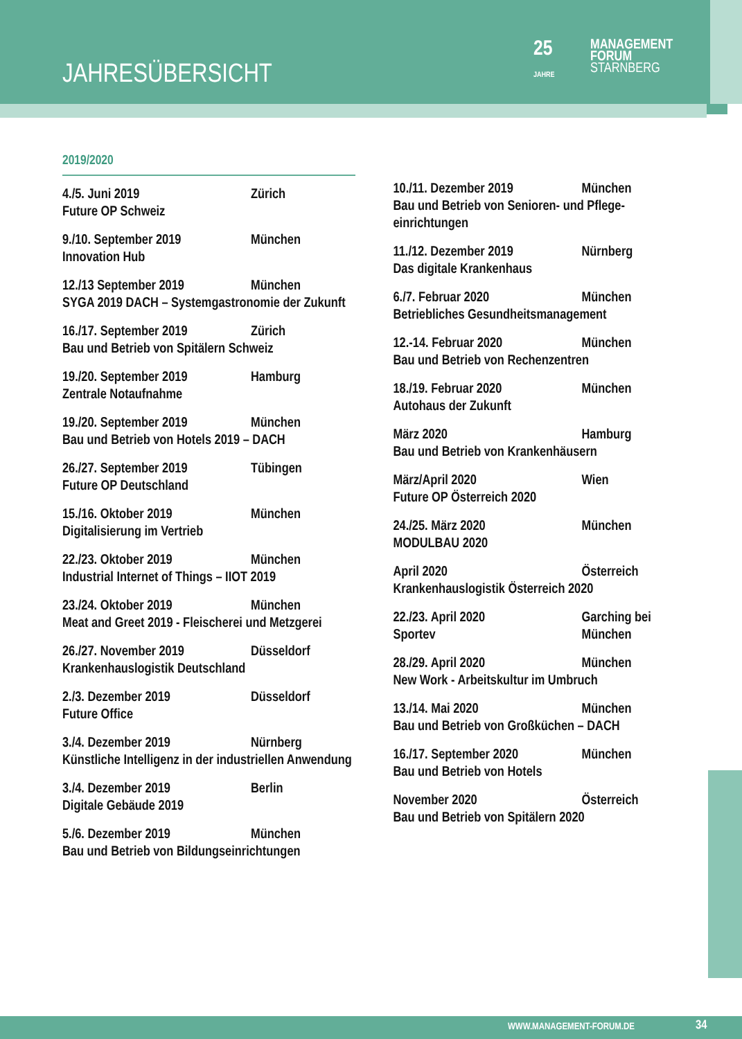JAHRESÜBERSICHT
25
JAHRE
MANAGEMENT
FORUM
STARNBERG
2019/2020
4./5. Juni 2019 Zürich
Future OP Schweiz
9./10. September 2019 München
Innovation Hub
12./13 September 2019 München
SYGA 2019 DACH – Systemgastronomie der Zukunft
16./17. September 2019 Zürich
Bau und Betrieb von Spitälern Schweiz
19./20. September 2019 Hamburg
Zentrale Notaufnahme
19./20. September 2019 München
Bau und Betrieb von Hotels 2019 – DACH
26./27. September 2019 Tübingen
Future OP Deutschland
15./16. Oktober 2019 München
Digitalisierung im Vertrieb
22./23. Oktober 2019 München
Industrial Internet of Things – IIOT 2019
23./24. Oktober 2019 München
Meat and Greet 2019 - Fleischerei und Metzgerei
26./27. November 2019 Düsseldorf
Krankenhauslogistik Deutschland
2./3. Dezember 2019 Düsseldorf
Future Office
3./4. Dezember 2019 Nürnberg
Künstliche Intelligenz in der industriellen Anwendung
3./4. Dezember 2019 Berlin
Digitale Gebäude 2019
5./6. Dezember 2019 München
Bau und Betrieb von Bildungseinrichtungen
10./11. Dezember 2019 München
Bau und Betrieb von Senioren- und Pflege-einrichtungen
11./12. Dezember 2019 Nürnberg
Das digitale Krankenhaus
6./7. Februar 2020 München
Betriebliches Gesundheitsmanagement
12.-14. Februar 2020 München
Bau und Betrieb von Rechenzentren
18./19. Februar 2020 München
Autohaus der Zukunft
März 2020 Hamburg
Bau und Betrieb von Krankenhäusern
März/April 2020 Wien
Future OP Österreich 2020
24./25. März 2020 München
MODULBAU 2020
April 2020 Österreich
Krankenhauslogistik Österreich 2020
22./23. April 2020
Sportev Garching bei
München
28./29. April 2020 München
New Work - Arbeitskultur im Umbruch
13./14. Mai 2020 München
Bau und Betrieb von Großküchen – DACH
16./17. September 2020 München
Bau und Betrieb von Hotels
November 2020 Österreich
Bau und Betrieb von Spitälern 2020
WWW.MANAGEMENT-FORUM.DE 34